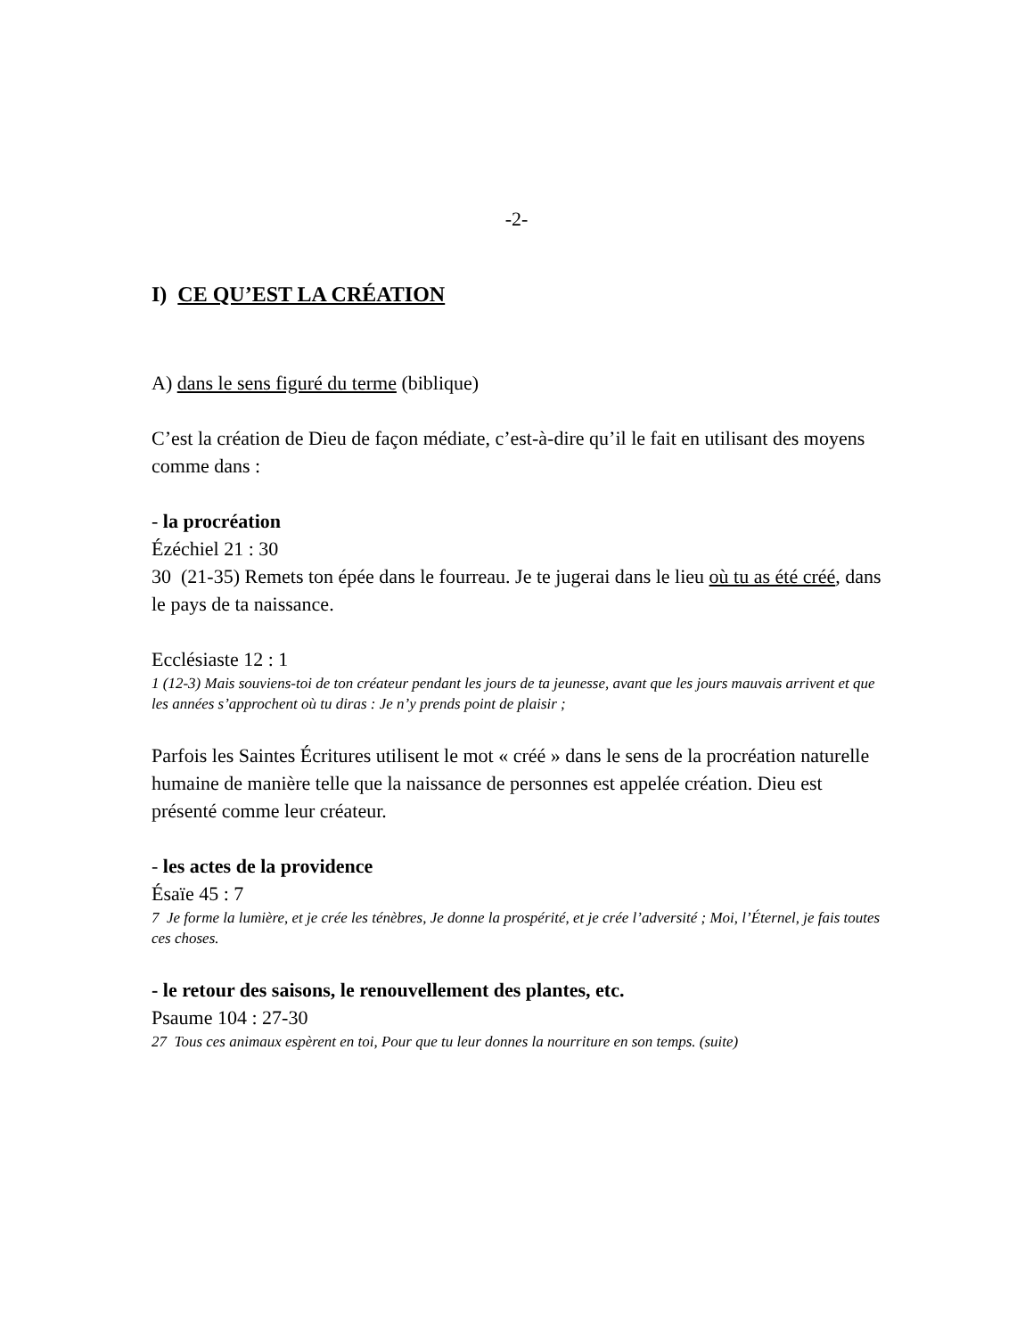-2-
I) CE QU’EST LA CRÉATION
A) dans le sens figuré du terme (biblique)
C’est la création de Dieu de façon médiate, c’est-à-dire qu’il le fait en utilisant des moyens comme dans :
- la procréation
Ézéchiel 21 : 30
30 (21-35) Remets ton épée dans le fourreau. Je te jugerai dans le lieu où tu as été créé, dans le pays de ta naissance.
Ecclésiaste 12 : 1
1 (12-3) Mais souviens-toi de ton créateur pendant les jours de ta jeunesse, avant que les jours mauvais arrivent et que les années s’approchent où tu diras : Je n’y prends point de plaisir ;
Parfois les Saintes Écritures utilisent le mot « créé » dans le sens de la procréation naturelle humaine de manière telle que la naissance de personnes est appelée création. Dieu est présenté comme leur créateur.
- les actes de la providence
Ésaïe 45 : 7
7 Je forme la lumière, et je crée les ténèbres, Je donne la prospérité, et je crée l’adversité ; Moi, l’Éternel, je fais toutes ces choses.
- le retour des saisons, le renouvellement des plantes, etc.
Psaume 104 : 27-30
27 Tous ces animaux espèrent en toi, Pour que tu leur donnes la nourriture en son temps. (suite)